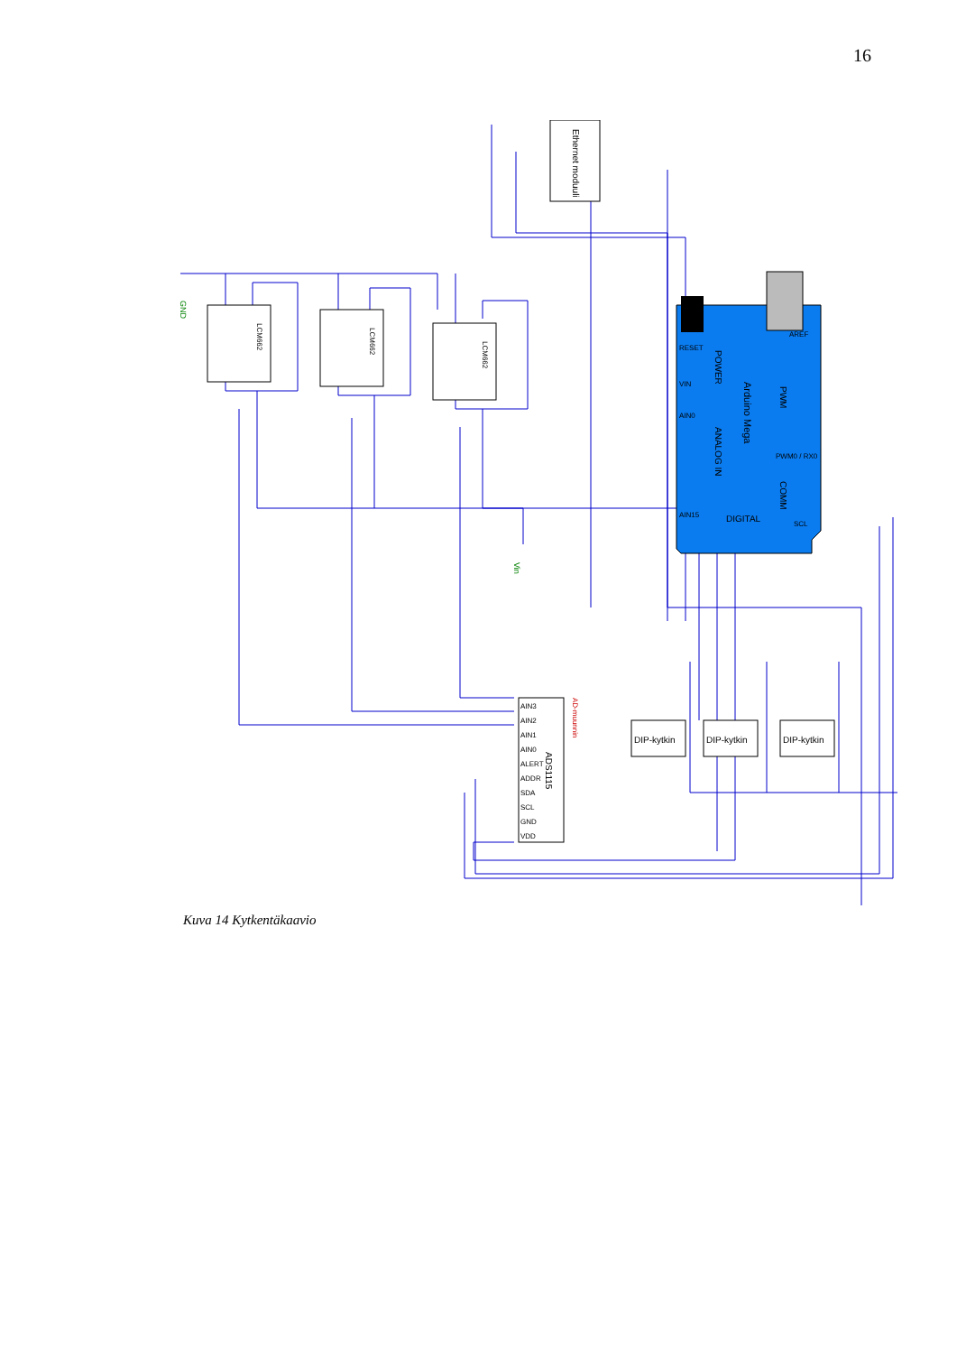16
Ethernet moduuli
LCM662
LCM662
LCM662
ADS1115
AIN3
AIN2
AIN1
AIN0
ALERT
ADDR
SDA
SCL
GND
VDD
DIP-kytkin
DIP-kytkin
DIP-kytkin
GND
Vin
AD-muunnin
Arduino Mega
POWER
ANALOG IN
PWM
COMM
DIGITAL
RESET
VIN
AIN0
AIN15
AREF
PWM0 / RX0
SCL
Kuva 14 Kytkentäkaavio